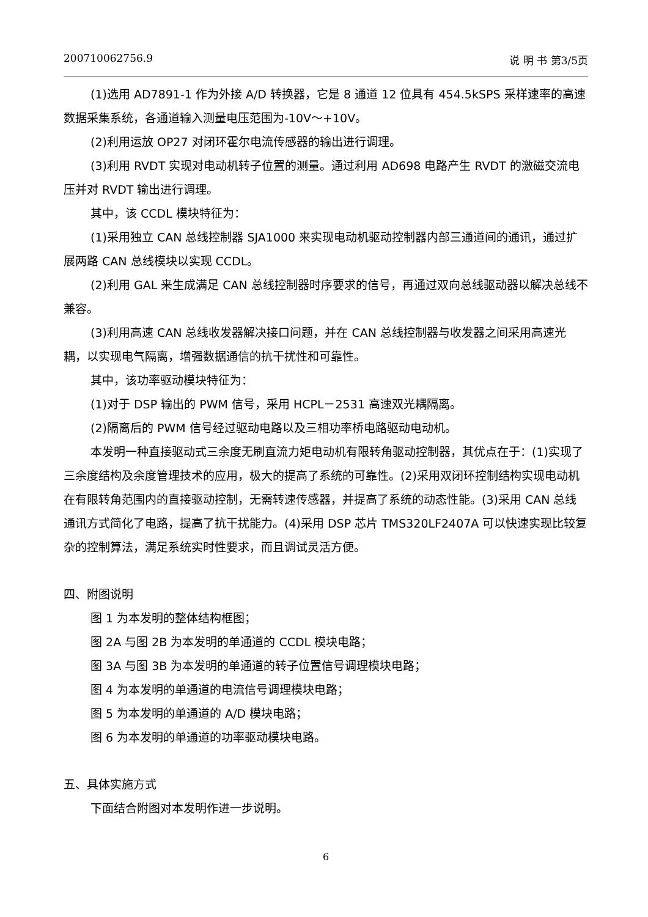200710062756.9 说 明 书 第3/5页
(1)选用 AD7891-1 作为外接 A/D 转换器，它是 8 通道 12 位具有 454.5kSPS 采样速率的高速数据采集系统，各通道输入测量电压范围为-10V～+10V。
(2)利用运放 OP27 对闭环霍尔电流传感器的输出进行调理。
(3)利用 RVDT 实现对电动机转子位置的测量。通过利用 AD698 电路产生 RVDT 的激磁交流电压并对 RVDT 输出进行调理。
其中，该 CCDL 模块特征为：
(1)采用独立 CAN 总线控制器 SJA1000 来实现电动机驱动控制器内部三通道间的通讯，通过扩展两路 CAN 总线模块以实现 CCDL。
(2)利用 GAL 来生成满足 CAN 总线控制器时序要求的信号，再通过双向总线驱动器以解决总线不兼容。
(3)利用高速 CAN 总线收发器解决接口问题，并在 CAN 总线控制器与收发器之间采用高速光耦，以实现电气隔离，增强数据通信的抗干扰性和可靠性。
其中，该功率驱动模块特征为：
(1)对于 DSP 输出的 PWM 信号，采用 HCPL－2531 高速双光耦隔离。
(2)隔离后的 PWM 信号经过驱动电路以及三相功率桥电路驱动电动机。
本发明一种直接驱动式三余度无刷直流力矩电动机有限转角驱动控制器，其优点在于：(1)实现了三余度结构及余度管理技术的应用，极大的提高了系统的可靠性。(2)采用双闭环控制结构实现电动机在有限转角范围内的直接驱动控制，无需转速传感器，并提高了系统的动态性能。(3)采用 CAN 总线通讯方式简化了电路，提高了抗干扰能力。(4)采用 DSP 芯片 TMS320LF2407A 可以快速实现比较复杂的控制算法，满足系统实时性要求，而且调试灵活方便。
四、附图说明
图 1 为本发明的整体结构框图；
图 2A 与图 2B 为本发明的单通道的 CCDL 模块电路；
图 3A 与图 3B 为本发明的单通道的转子位置信号调理模块电路；
图 4 为本发明的单通道的电流信号调理模块电路；
图 5 为本发明的单通道的 A/D 模块电路；
图 6 为本发明的单通道的功率驱动模块电路。
五、具体实施方式
下面结合附图对本发明作进一步说明。
6